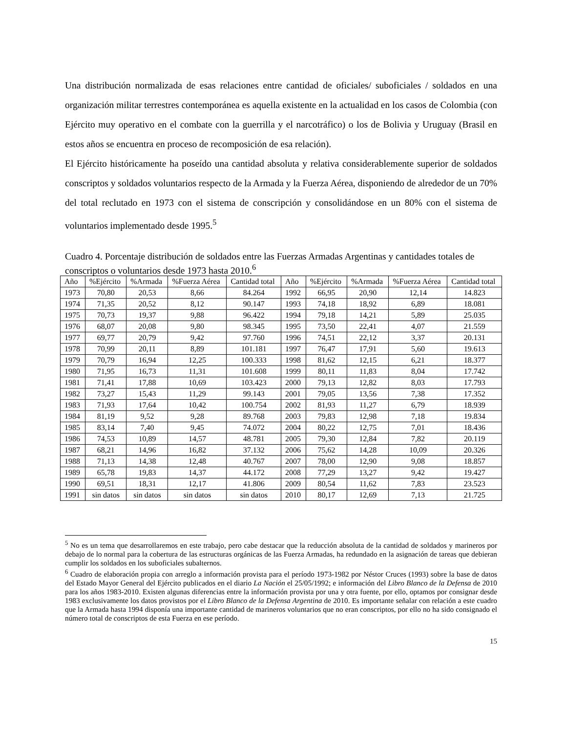Una distribución normalizada de esas relaciones entre cantidad de oficiales/ suboficiales / soldados en una organización militar terrestres contemporánea es aquella existente en la actualidad en los casos de Colombia (con Ejército muy operativo en el combate con la guerrilla y el narcotráfico) o los de Bolivia y Uruguay (Brasil en estos años se encuentra en proceso de recomposición de esa relación).
El Ejército históricamente ha poseído una cantidad absoluta y relativa considerablemente superior de soldados conscriptos y soldados voluntarios respecto de la Armada y la Fuerza Aérea, disponiendo de alrededor de un 70% del total reclutado en 1973 con el sistema de conscripción y consolidándose en un 80% con el sistema de voluntarios implementado desde 1995.<sup>5</sup>
Cuadro 4. Porcentaje distribución de soldados entre las Fuerzas Armadas Argentinas y cantidades totales de conscriptos o voluntarios desde 1973 hasta 2010.<sup>6</sup>
| Año | %Ejército | %Armada | %Fuerza Aérea | Cantidad total | Año | %Ejército | %Armada | %Fuerza Aérea | Cantidad total |
| --- | --- | --- | --- | --- | --- | --- | --- | --- | --- |
| 1973 | 70,80 | 20,53 | 8,66 | 84.264 | 1992 | 66,95 | 20,90 | 12,14 | 14.823 |
| 1974 | 71,35 | 20,52 | 8,12 | 90.147 | 1993 | 74,18 | 18,92 | 6,89 | 18.081 |
| 1975 | 70,73 | 19,37 | 9,88 | 96.422 | 1994 | 79,18 | 14,21 | 5,89 | 25.035 |
| 1976 | 68,07 | 20,08 | 9,80 | 98.345 | 1995 | 73,50 | 22,41 | 4,07 | 21.559 |
| 1977 | 69,77 | 20,79 | 9,42 | 97.760 | 1996 | 74,51 | 22,12 | 3,37 | 20.131 |
| 1978 | 70,99 | 20,11 | 8,89 | 101.181 | 1997 | 76,47 | 17,91 | 5,60 | 19.613 |
| 1979 | 70,79 | 16,94 | 12,25 | 100.333 | 1998 | 81,62 | 12,15 | 6,21 | 18.377 |
| 1980 | 71,95 | 16,73 | 11,31 | 101.608 | 1999 | 80,11 | 11,83 | 8,04 | 17.742 |
| 1981 | 71,41 | 17,88 | 10,69 | 103.423 | 2000 | 79,13 | 12,82 | 8,03 | 17.793 |
| 1982 | 73,27 | 15,43 | 11,29 | 99.143 | 2001 | 79,05 | 13,56 | 7,38 | 17.352 |
| 1983 | 71,93 | 17,64 | 10,42 | 100.754 | 2002 | 81,93 | 11,27 | 6,79 | 18.939 |
| 1984 | 81,19 | 9,52 | 9,28 | 89.768 | 2003 | 79,83 | 12,98 | 7,18 | 19.834 |
| 1985 | 83,14 | 7,40 | 9,45 | 74.072 | 2004 | 80,22 | 12,75 | 7,01 | 18.436 |
| 1986 | 74,53 | 10,89 | 14,57 | 48.781 | 2005 | 79,30 | 12,84 | 7,82 | 20.119 |
| 1987 | 68,21 | 14,96 | 16,82 | 37.132 | 2006 | 75,62 | 14,28 | 10,09 | 20.326 |
| 1988 | 71,13 | 14,38 | 12,48 | 40.767 | 2007 | 78,00 | 12,90 | 9,08 | 18.857 |
| 1989 | 65,78 | 19,83 | 14,37 | 44.172 | 2008 | 77,29 | 13,27 | 9,42 | 19.427 |
| 1990 | 69,51 | 18,31 | 12,17 | 41.806 | 2009 | 80,54 | 11,62 | 7,83 | 23.523 |
| 1991 | sin datos | sin datos | sin datos | sin datos | 2010 | 80,17 | 12,69 | 7,13 | 21.725 |
<sup>5</sup> No es un tema que desarrollaremos en este trabajo, pero cabe destacar que la reducción absoluta de la cantidad de soldados y marineros por debajo de lo normal para la cobertura de las estructuras orgánicas de las Fuerza Armadas, ha redundado en la asignación de tareas que debieran cumplir los soldados en los suboficiales subalternos.
<sup>6</sup> Cuadro de elaboración propia con arreglo a información provista para el período 1973-1982 por Néstor Cruces (1993) sobre la base de datos del Estado Mayor General del Ejército publicados en el diario La Nación el 25/05/1992; e información del Libro Blanco de la Defensa de 2010 para los años 1983-2010. Existen algunas diferencias entre la información provista por una y otra fuente, por ello, optamos por consignar desde 1983 exclusivamente los datos provistos por el Libro Blanco de la Defensa Argentina de 2010. Es importante señalar con relación a este cuadro que la Armada hasta 1994 disponía una importante cantidad de marineros voluntarios que no eran conscriptos, por ello no ha sido consignado el número total de conscriptos de esta Fuerza en ese período.
15